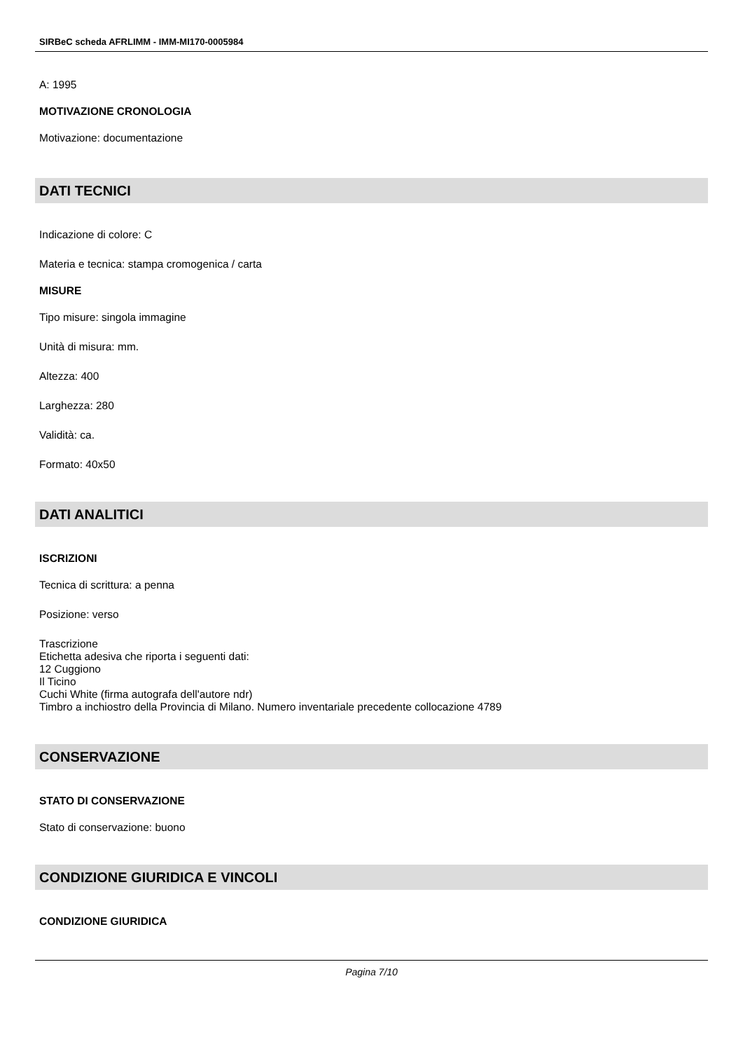SIRBeC scheda AFRLIMM - IMM-MI170-0005984
A: 1995
MOTIVAZIONE CRONOLOGIA
Motivazione: documentazione
DATI TECNICI
Indicazione di colore: C
Materia e tecnica: stampa cromogenica / carta
MISURE
Tipo misure: singola immagine
Unità di misura: mm.
Altezza: 400
Larghezza: 280
Validità: ca.
Formato: 40x50
DATI ANALITICI
ISCRIZIONI
Tecnica di scrittura: a penna
Posizione: verso
Trascrizione
Etichetta adesiva che riporta i seguenti dati:
12 Cuggiono
Il Ticino
Cuchi White (firma autografa dell'autore ndr)
Timbro a inchiostro della Provincia di Milano. Numero inventariale precedente collocazione 4789
CONSERVAZIONE
STATO DI CONSERVAZIONE
Stato di conservazione: buono
CONDIZIONE GIURIDICA E VINCOLI
CONDIZIONE GIURIDICA
Pagina 7/10